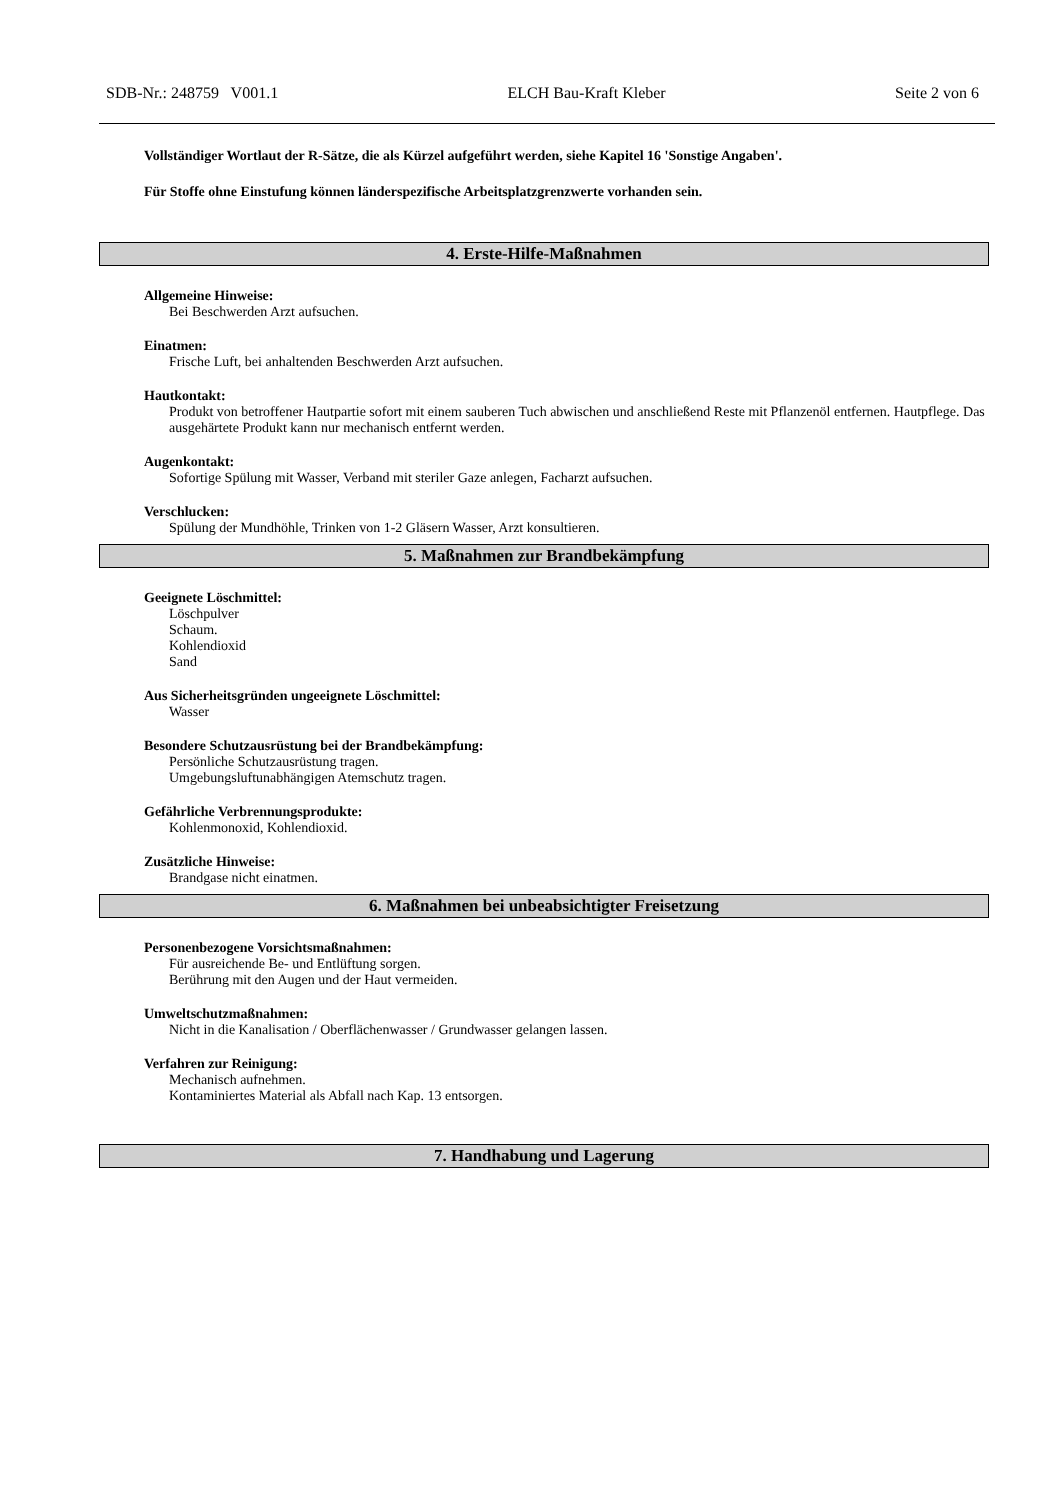SDB-Nr.: 248759 V001.1 ELCH Bau-Kraft Kleber Seite 2 von 6
Vollständiger Wortlaut der R-Sätze, die als Kürzel aufgeführt werden, siehe Kapitel 16 'Sonstige Angaben'.
Für Stoffe ohne Einstufung können länderspezifische Arbeitsplatzgrenzwerte vorhanden sein.
4. Erste-Hilfe-Maßnahmen
Allgemeine Hinweise:
Bei Beschwerden Arzt aufsuchen.
Einatmen:
Frische Luft, bei anhaltenden Beschwerden Arzt aufsuchen.
Hautkontakt:
Produkt von betroffener Hautpartie sofort mit einem sauberen Tuch abwischen und anschließend Reste mit Pflanzenöl entfernen. Hautpflege. Das ausgehärtete Produkt kann nur mechanisch entfernt werden.
Augenkontakt:
Sofortige Spülung mit Wasser, Verband mit steriler Gaze anlegen, Facharzt aufsuchen.
Verschlucken:
Spülung der Mundhöhle, Trinken von 1-2 Gläsern Wasser, Arzt konsultieren.
5. Maßnahmen zur Brandbekämpfung
Geeignete Löschmittel:
Löschpulver
Schaum.
Kohlendioxid
Sand
Aus Sicherheitsgründen ungeeignete Löschmittel:
Wasser
Besondere Schutzausrüstung bei der Brandbekämpfung:
Persönliche Schutzausrüstung tragen.
Umgebungsluftunabhängigen Atemschutz tragen.
Gefährliche Verbrennungsprodukte:
Kohlenmonoxid, Kohlendioxid.
Zusätzliche Hinweise:
Brandgase nicht einatmen.
6. Maßnahmen bei unbeabsichtigter Freisetzung
Personenbezogene Vorsichtsmaßnahmen:
Für ausreichende Be- und Entlüftung sorgen.
Berührung mit den Augen und der Haut vermeiden.
Umweltschutzmaßnahmen:
Nicht in die Kanalisation / Oberflächenwasser / Grundwasser gelangen lassen.
Verfahren zur Reinigung:
Mechanisch aufnehmen.
Kontaminiertes Material als Abfall nach Kap. 13 entsorgen.
7. Handhabung und Lagerung